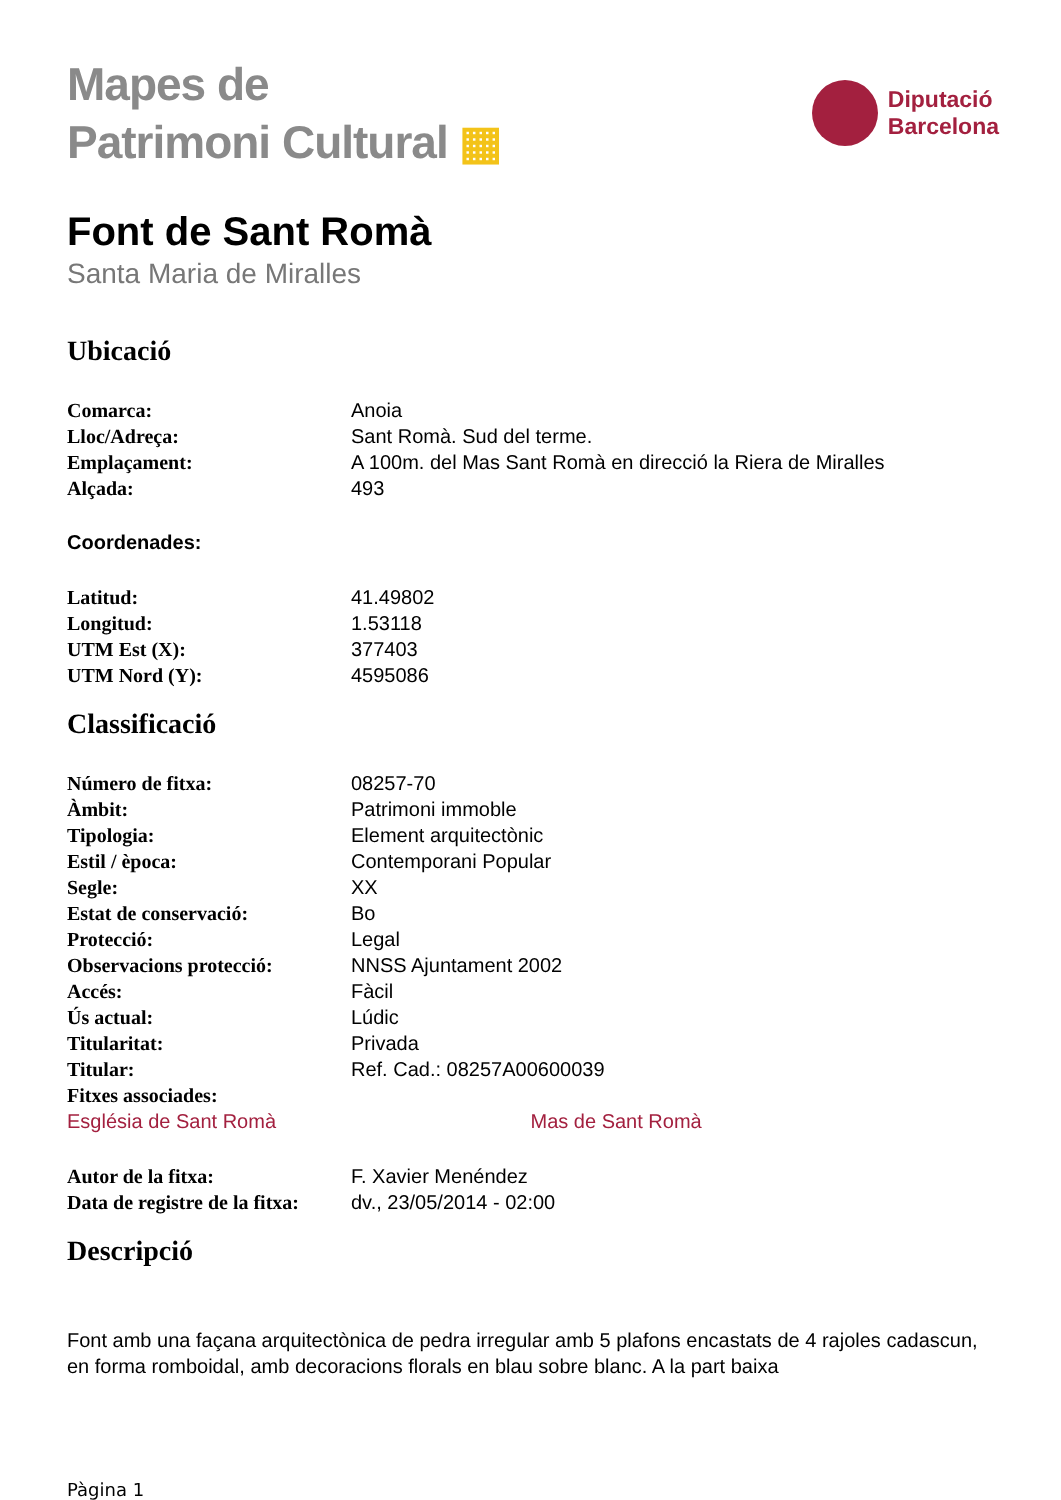Mapes de
Patrimoni Cultural ▦
Diputació
Barcelona
Font de Sant Romà
Santa Maria de Miralles
Ubicació
| Comarca: | Anoia |
| Lloc/Adreça: | Sant Romà. Sud del terme. |
| Emplaçament: | A 100m. del Mas Sant Romà en direcció la Riera de Miralles |
| Alçada: | 493 |
Coordenades:
| Latitud: | 41.49802 |
| Longitud: | 1.53118 |
| UTM Est (X): | 377403 |
| UTM Nord (Y): | 4595086 |
Classificació
| Número de fitxa: | 08257-70 |
| Àmbit: | Patrimoni immoble |
| Tipologia: | Element arquitectònic |
| Estil / època: | Contemporani Popular |
| Segle: | XX |
| Estat de conservació: | Bo |
| Protecció: | Legal |
| Observacions protecció: | NNSS Ajuntament 2002 |
| Accés: | Fàcil |
| Ús actual: | Lúdic |
| Titularitat: | Privada |
| Titular: | Ref. Cad.: 08257A00600039 |
| Fitxes associades: | |
Església de Sant Romà Mas de Sant Romà
| Autor de la fitxa: | F. Xavier Menéndez |
| Data de registre de la fitxa: | dv., 23/05/2014 - 02:00 |
Descripció
Font amb una façana arquitectònica de pedra irregular amb 5 plafons encastats de 4 rajoles cadascun, en forma romboidal, amb decoracions florals en blau sobre blanc. A la part baixa
Pàgina 1